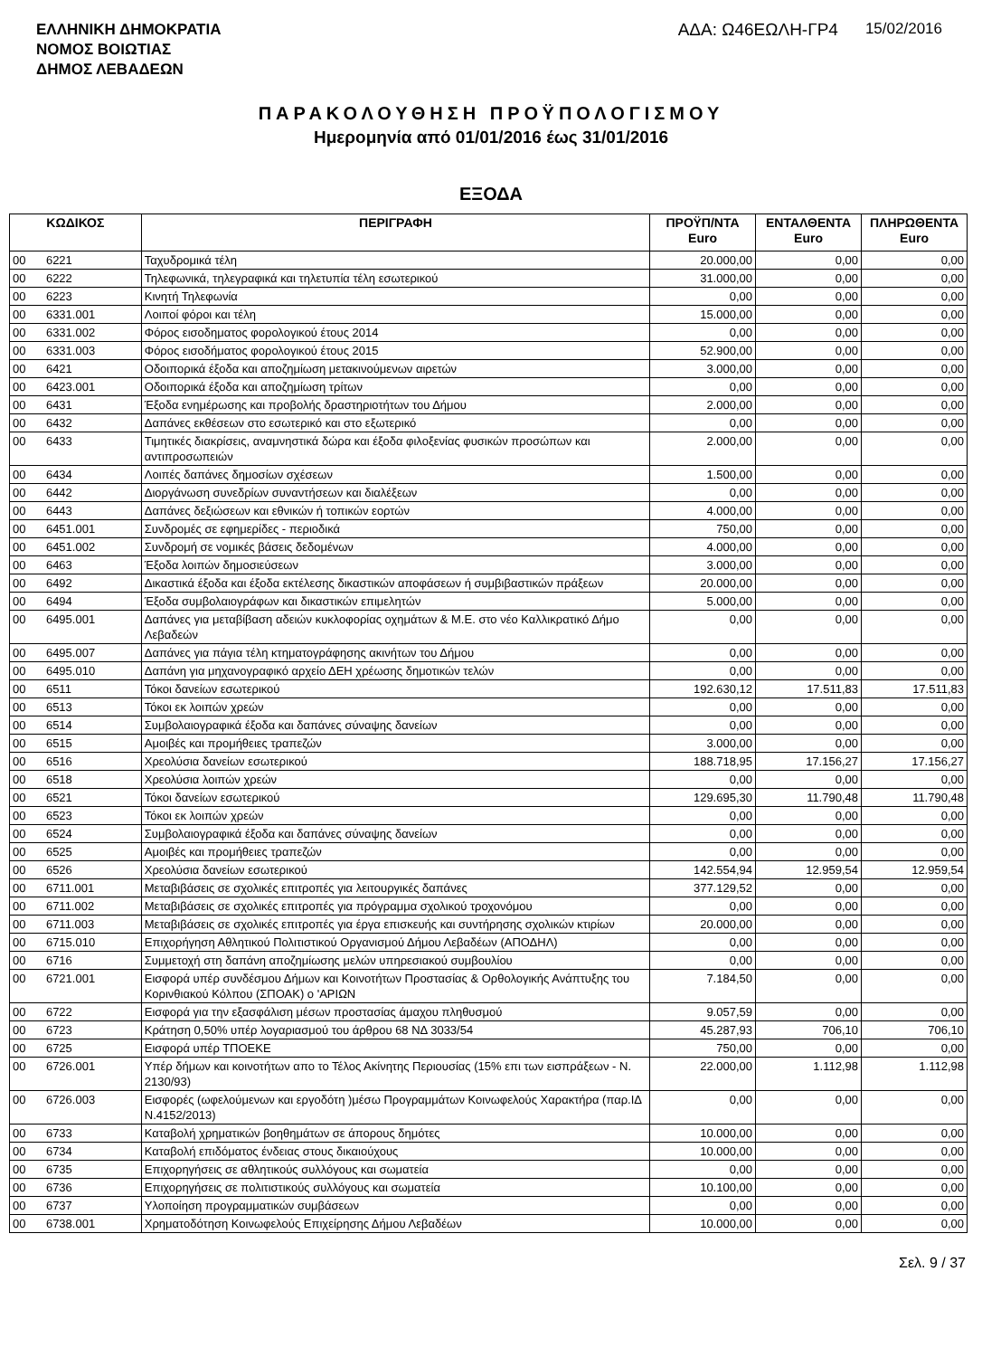ΕΛΛΗΝΙΚΗ ΔΗΜΟΚΡΑΤΙΑ
ΝΟΜΟΣ ΒΟΙΩΤΙΑΣ
ΔΗΜΟΣ ΛΕΒΑΔΕΩΝ
ΑΔΑ: Ω46ΕΩΛΗ-ΓΡ4 15/02/2016
ΠΑΡΑΚΟΛΟΥΘΗΣΗ ΠΡΟΫΠΟΛΟΓΙΣΜΟΥ
Ημερομηνία από 01/01/2016 έως 31/01/2016
ΕΞΟΔΑ
| ΚΩΔΙΚΟΣ | | ΠΕΡΙΓΡΑΦΗ | ΠΡΟΫΠ/ΝΤΑ Euro | ΕΝΤΑΛΘΕΝΤΑ Euro | ΠΛΗΡΩΘΕΝΤΑ Euro |
| --- | --- | --- | --- | --- | --- |
| 00 | 6221 | Ταχυδρομικά τέλη | 20.000,00 | 0,00 | 0,00 |
| 00 | 6222 | Τηλεφωνικά, τηλεγραφικά και τηλετυπία τέλη εσωτερικού | 31.000,00 | 0,00 | 0,00 |
| 00 | 6223 | Κινητή Τηλεφωνία | 0,00 | 0,00 | 0,00 |
| 00 | 6331.001 | Λοιποί φόροι και τέλη | 15.000,00 | 0,00 | 0,00 |
| 00 | 6331.002 | Φόρος εισοδηματος φορολογικού έτους 2014 | 0,00 | 0,00 | 0,00 |
| 00 | 6331.003 | Φόρος εισοδήματος φορολογικού έτους 2015 | 52.900,00 | 0,00 | 0,00 |
| 00 | 6421 | Οδοιπορικά έξοδα και αποζημίωση μετακινούμενων αιρετών | 3.000,00 | 0,00 | 0,00 |
| 00 | 6423.001 | Οδοιπορικά έξοδα και αποζημίωση τρίτων | 0,00 | 0,00 | 0,00 |
| 00 | 6431 | Έξοδα ενημέρωσης και προβολής δραστηριοτήτων του Δήμου | 2.000,00 | 0,00 | 0,00 |
| 00 | 6432 | Δαπάνες εκθέσεων στο εσωτερικό και στο εξωτερικό | 0,00 | 0,00 | 0,00 |
| 00 | 6433 | Τιμητικές διακρίσεις, αναμνηστικά δώρα και έξοδα φιλοξενίας φυσικών προσώπων και αντιπροσωπειών | 2.000,00 | 0,00 | 0,00 |
| 00 | 6434 | Λοιπές δαπάνες δημοσίων σχέσεων | 1.500,00 | 0,00 | 0,00 |
| 00 | 6442 | Διοργάνωση συνεδρίων συναντήσεων και διαλέξεων | 0,00 | 0,00 | 0,00 |
| 00 | 6443 | Δαπάνες δεξιώσεων και εθνικών ή τοπικών εορτών | 4.000,00 | 0,00 | 0,00 |
| 00 | 6451.001 | Συνδρομές σε εφημερίδες - περιοδικά | 750,00 | 0,00 | 0,00 |
| 00 | 6451.002 | Συνδρομή σε νομικές βάσεις δεδομένων | 4.000,00 | 0,00 | 0,00 |
| 00 | 6463 | Έξοδα λοιπών δημοσιεύσεων | 3.000,00 | 0,00 | 0,00 |
| 00 | 6492 | Δικαστικά έξοδα και έξοδα εκτέλεσης δικαστικών αποφάσεων ή συμβιβαστικών πράξεων | 20.000,00 | 0,00 | 0,00 |
| 00 | 6494 | Έξοδα συμβολαιογράφων και δικαστικών επιμελητών | 5.000,00 | 0,00 | 0,00 |
| 00 | 6495.001 | Δαπάνες για μεταβίβαση αδειών κυκλοφορίας οχημάτων & Μ.Ε. στο νέο Καλλικρατικό Δήμο Λεβαδεών | 0,00 | 0,00 | 0,00 |
| 00 | 6495.007 | Δαπάνες για πάγια τέλη κτηματογράφησης ακινήτων του Δήμου | 0,00 | 0,00 | 0,00 |
| 00 | 6495.010 | Δαπάνη για μηχανογραφικό αρχείο ΔΕΗ χρέωσης δημοτικών τελών | 0,00 | 0,00 | 0,00 |
| 00 | 6511 | Τόκοι δανείων εσωτερικού | 192.630,12 | 17.511,83 | 17.511,83 |
| 00 | 6513 | Τόκοι εκ λοιπών χρεών | 0,00 | 0,00 | 0,00 |
| 00 | 6514 | Συμβολαιογραφικά έξοδα και δαπάνες σύναψης δανείων | 0,00 | 0,00 | 0,00 |
| 00 | 6515 | Αμοιβές και προμήθειες τραπεζών | 3.000,00 | 0,00 | 0,00 |
| 00 | 6516 | Χρεολύσια δανείων εσωτερικού | 188.718,95 | 17.156,27 | 17.156,27 |
| 00 | 6518 | Χρεολύσια λοιπών χρεών | 0,00 | 0,00 | 0,00 |
| 00 | 6521 | Τόκοι δανείων εσωτερικού | 129.695,30 | 11.790,48 | 11.790,48 |
| 00 | 6523 | Τόκοι εκ λοιπών χρεών | 0,00 | 0,00 | 0,00 |
| 00 | 6524 | Συμβολαιογραφικά έξοδα και δαπάνες σύναψης δανείων | 0,00 | 0,00 | 0,00 |
| 00 | 6525 | Αμοιβές και προμήθειες τραπεζών | 0,00 | 0,00 | 0,00 |
| 00 | 6526 | Χρεολύσια δανείων εσωτερικού | 142.554,94 | 12.959,54 | 12.959,54 |
| 00 | 6711.001 | Μεταβιβάσεις σε σχολικές επιτροπές για λειτουργικές δαπάνες | 377.129,52 | 0,00 | 0,00 |
| 00 | 6711.002 | Μεταβιβάσεις σε σχολικές επιτροπές για πρόγραμμα σχολικού τροχονόμου | 0,00 | 0,00 | 0,00 |
| 00 | 6711.003 | Μεταβιβάσεις σε σχολικές επιτροπές για έργα επισκευής και συντήρησης σχολικών κτιρίων | 20.000,00 | 0,00 | 0,00 |
| 00 | 6715.010 | Επιχορήγηση Αθλητικού Πολιτιστικού Οργανισμού Δήμου Λεβαδέων (ΑΠΟΔΗΛ) | 0,00 | 0,00 | 0,00 |
| 00 | 6716 | Συμμετοχή στη δαπάνη αποζημίωσης μελών υπηρεσιακού συμβουλίου | 0,00 | 0,00 | 0,00 |
| 00 | 6721.001 | Εισφορά υπέρ συνδέσμου Δήμων και Κοινοτήτων Προστασίας & Ορθολογικής Ανάπτυξης του Κορινθιακού Κόλπου (ΣΠΟΑΚ) ο 'ΑΡΙΩΝ | 7.184,50 | 0,00 | 0,00 |
| 00 | 6722 | Εισφορά για την εξασφάλιση μέσων προστασίας άμαχου πληθυσμού | 9.057,59 | 0,00 | 0,00 |
| 00 | 6723 | Κράτηση 0,50% υπέρ λογαριασμού του άρθρου 68 ΝΔ 3033/54 | 45.287,93 | 706,10 | 706,10 |
| 00 | 6725 | Εισφορά υπέρ ΤΠΟΕΚΕ | 750,00 | 0,00 | 0,00 |
| 00 | 6726.001 | Υπέρ δήμων και κοινοτήτων απο το Τέλος Ακίνητης Περιουσίας (15% επι των εισπράξεων - Ν. 2130/93) | 22.000,00 | 1.112,98 | 1.112,98 |
| 00 | 6726.003 | Εισφορές (ωφελούμενων και εργοδότη )μέσω Προγραμμάτων Κοινωφελούς Χαρακτήρα (παρ.ΙΔ Ν.4152/2013) | 0,00 | 0,00 | 0,00 |
| 00 | 6733 | Καταβολή χρηματικών βοηθημάτων σε άπορους δημότες | 10.000,00 | 0,00 | 0,00 |
| 00 | 6734 | Καταβολή επιδόματος ένδειας στους δικαιούχους | 10.000,00 | 0,00 | 0,00 |
| 00 | 6735 | Επιχορηγήσεις σε αθλητικούς συλλόγους και σωματεία | 0,00 | 0,00 | 0,00 |
| 00 | 6736 | Επιχορηγήσεις σε πολιτιστικούς συλλόγους και σωματεία | 10.100,00 | 0,00 | 0,00 |
| 00 | 6737 | Υλοποίηση προγραμματικών συμβάσεων | 0,00 | 0,00 | 0,00 |
| 00 | 6738.001 | Χρηματοδότηση Κοινωφελούς Επιχείρησης Δήμου Λεβαδέων | 10.000,00 | 0,00 | 0,00 |
Σελ. 9 / 37